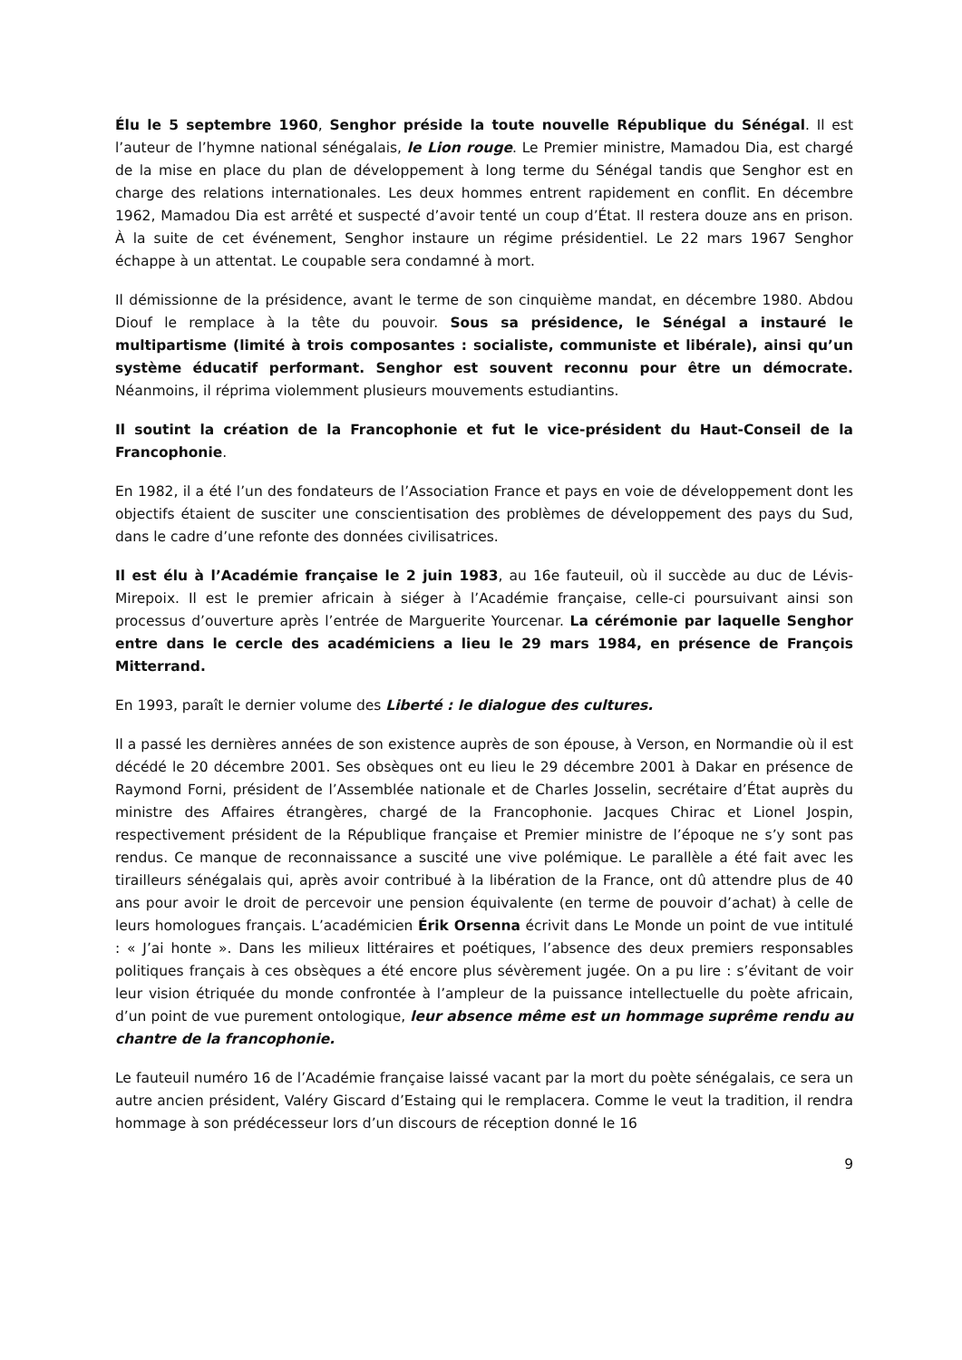Élu le 5 septembre 1960, Senghor préside la toute nouvelle République du Sénégal. Il est l’auteur de l’hymne national sénégalais, le Lion rouge. Le Premier ministre, Mamadou Dia, est chargé de la mise en place du plan de développement à long terme du Sénégal tandis que Senghor est en charge des relations internationales. Les deux hommes entrent rapidement en conflit. En décembre 1962, Mamadou Dia est arrêté et suspecté d’avoir tenté un coup d’État. Il restera douze ans en prison. À la suite de cet événement, Senghor instaure un régime présidentiel. Le 22 mars 1967 Senghor échappe à un attentat. Le coupable sera condamné à mort.
Il démissionne de la présidence, avant le terme de son cinquième mandat, en décembre 1980. Abdou Diouf le remplace à la tête du pouvoir. Sous sa présidence, le Sénégal a instauré le multipartisme (limité à trois composantes : socialiste, communiste et libérale), ainsi qu’un système éducatif performant. Senghor est souvent reconnu pour être un démocrate. Néanmoins, il réprima violemment plusieurs mouvements estudiantins.
Il soutint la création de la Francophonie et fut le vice-président du Haut-Conseil de la Francophonie.
En 1982, il a été l’un des fondateurs de l’Association France et pays en voie de développement dont les objectifs étaient de susciter une conscientisation des problèmes de développement des pays du Sud, dans le cadre d’une refonte des données civilisatrices.
Il est élu à l’Académie française le 2 juin 1983, au 16e fauteuil, où il succède au duc de Lévis-Mirepoix. Il est le premier africain à siéger à l’Académie française, celle-ci poursuivant ainsi son processus d’ouverture après l’entrée de Marguerite Yourcenar. La cérémonie par laquelle Senghor entre dans le cercle des académiciens a lieu le 29 mars 1984, en présence de François Mitterrand.
En 1993, paraît le dernier volume des Liberté : le dialogue des cultures.
Il a passé les dernières années de son existence auprès de son épouse, à Verson, en Normandie où il est décédé le 20 décembre 2001. Ses obsèques ont eu lieu le 29 décembre 2001 à Dakar en présence de Raymond Forni, président de l’Assemblée nationale et de Charles Josselin, secrétaire d’État auprès du ministre des Affaires étrangères, chargé de la Francophonie. Jacques Chirac et Lionel Jospin, respectivement président de la République française et Premier ministre de l’époque ne s’y sont pas rendus. Ce manque de reconnaissance a suscité une vive polémique. Le parallèle a été fait avec les tirailleurs sénégalais qui, après avoir contribué à la libération de la France, ont dû attendre plus de 40 ans pour avoir le droit de percevoir une pension équivalente (en terme de pouvoir d’achat) à celle de leurs homologues français. L’académicien Érik Orsenna écrivit dans Le Monde un point de vue intitulé : « J’ai honte ». Dans les milieux littéraires et poétiques, l’absence des deux premiers responsables politiques français à ces obsèques a été encore plus sévèrement jugée. On a pu lire : s’évitant de voir leur vision étriquée du monde confrontée à l’ampleur de la puissance intellectuelle du poète africain, d’un point de vue purement ontologique, leur absence même est un hommage suprême rendu au chantre de la francophonie.
Le fauteuil numéro 16 de l’Académie française laissé vacant par la mort du poète sénégalais, ce sera un autre ancien président, Valéry Giscard d’Estaing qui le remplacera. Comme le veut la tradition, il rendra hommage à son prédécesseur lors d’un discours de réception donné le 16
9